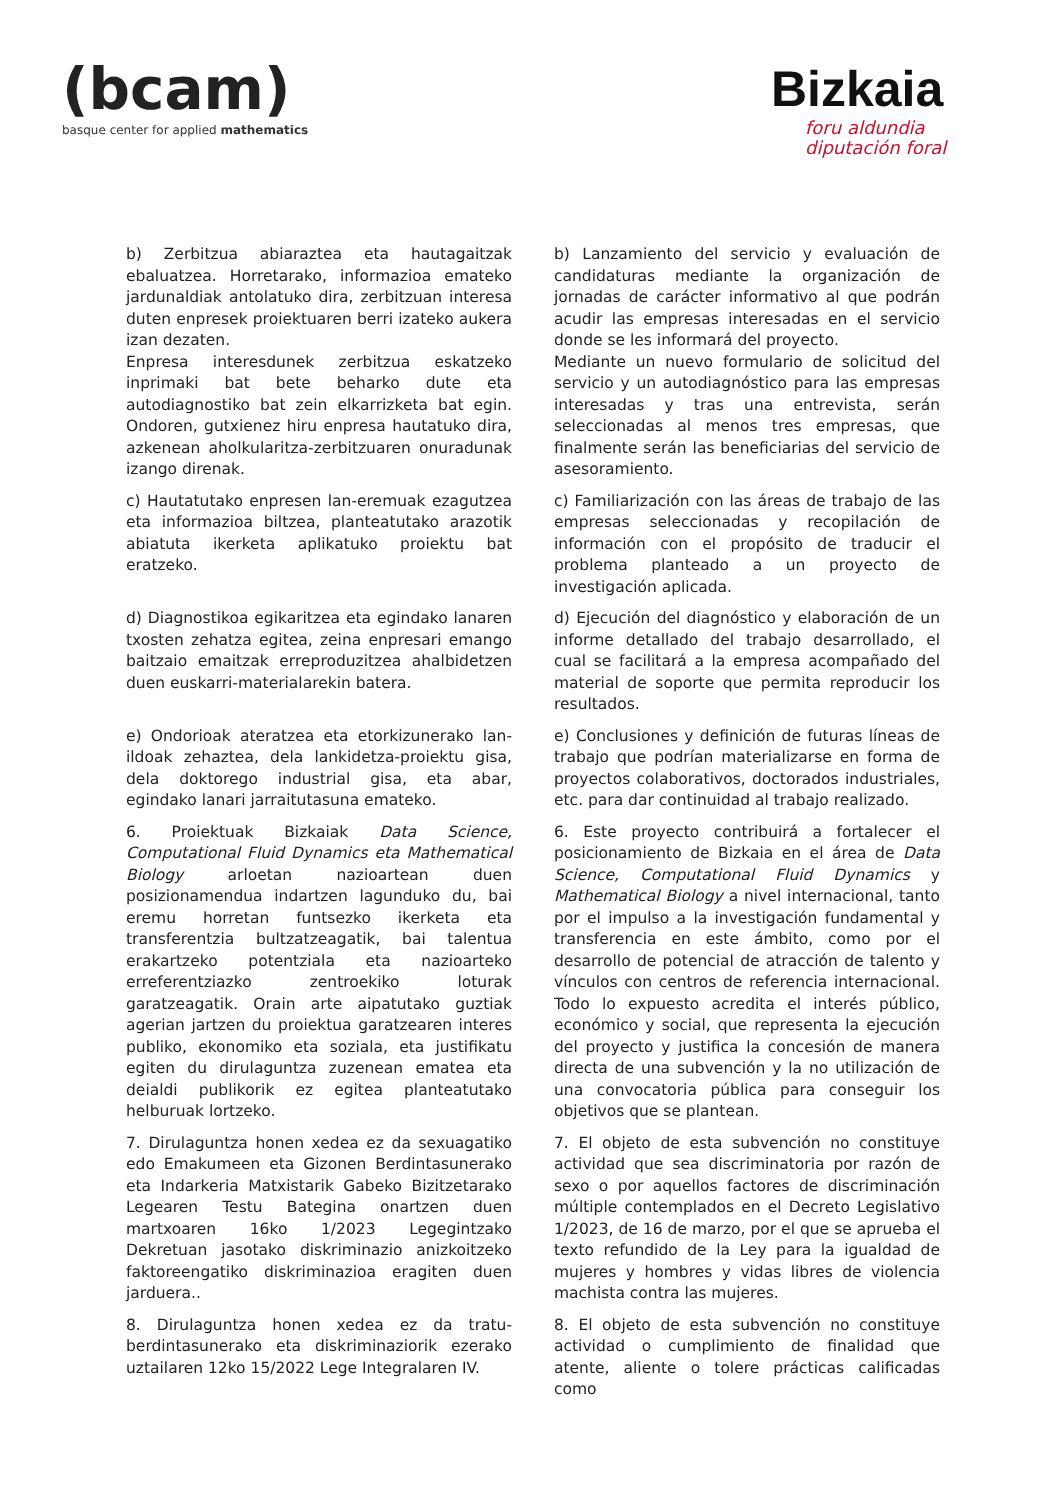(bcam)
basque center for applied mathematics
Bizkaia
foru aldundia
diputación foral
| b) Zerbitzua abiaraztea eta hautagaitzak ebaluatzea. Horretarako, informazioa emateko jardunaldiak antolatuko dira, zerbitzuan interesa duten enpresek proiektuaren berri izateko aukera izan dezaten. Enpresa interesdunek zerbitzua eskatzeko inprimaki bat bete beharko dute eta autodiagnostiko bat zein elkarrizketa bat egin. Ondoren, gutxienez hiru enpresa hautatuko dira, azkenean aholkularitza-zerbitzuaren onuradunak izango direnak. | b) Lanzamiento del servicio y evaluación de candidaturas mediante la organización de jornadas de carácter informativo al que podrán acudir las empresas interesadas en el servicio donde se les informará del proyecto. Mediante un nuevo formulario de solicitud del servicio y un autodiagnóstico para las empresas interesadas y tras una entrevista, serán seleccionadas al menos tres empresas, que finalmente serán las beneficiarias del servicio de asesoramiento. |
| c) Hautatutako enpresen lan-eremuak ezagutzea eta informazioa biltzea, planteatutako arazotik abiatuta ikerketa aplikatuko proiektu bat eratzeko. | c) Familiarización con las áreas de trabajo de las empresas seleccionadas y recopilación de información con el propósito de traducir el problema planteado a un proyecto de investigación aplicada. |
| d) Diagnostikoa egikaritzea eta egindako lanaren txosten zehatza egitea, zeina enpresari emango baitzaio emaitzak erreproduzitzea ahalbidetzen duen euskarri-materialarekin batera. | d) Ejecución del diagnóstico y elaboración de un informe detallado del trabajo desarrollado, el cual se facilitará a la empresa acompañado del material de soporte que permita reproducir los resultados. |
| e) Ondorioak ateratzea eta etorkizunerako lan-ildoak zehaztea, dela lankidetza-proiektu gisa, dela doktorego industrial gisa, eta abar, egindako lanari jarraitutasuna emateko. | e) Conclusiones y definición de futuras líneas de trabajo que podrían materializarse en forma de proyectos colaborativos, doctorados industriales, etc. para dar continuidad al trabajo realizado. |
| 6. Proiektuak Bizkaiak Data Science, Computational Fluid Dynamics eta Mathematical Biology arloetan nazioartean duen posizionamendua indartzen lagunduko du, bai eremu horretan funtsezko ikerketa eta transferentzia bultzatzeagatik, bai talentua erakartzeko potentziala eta nazioarteko erreferentziazko zentroekiko loturak garatzeagatik. Orain arte aipatutako guztiak agerian jartzen du proiektua garatzearen interes publiko, ekonomiko eta soziala, eta justifikatu egiten du dirulaguntza zuzenean ematea eta deialdi publikorik ez egitea planteatutako helburuak lortzeko. | 6. Este proyecto contribuirá a fortalecer el posicionamiento de Bizkaia en el área de Data Science, Computational Fluid Dynamics y Mathematical Biology a nivel internacional, tanto por el impulso a la investigación fundamental y transferencia en este ámbito, como por el desarrollo de potencial de atracción de talento y vínculos con centros de referencia internacional. Todo lo expuesto acredita el interés público, económico y social, que representa la ejecución del proyecto y justifica la concesión de manera directa de una subvención y la no utilización de una convocatoria pública para conseguir los objetivos que se plantean. |
| 7. Dirulaguntza honen xedea ez da sexuagatiko edo Emakumeen eta Gizonen Berdintasunerako eta Indarkeria Matxistarik Gabeko Bizitzetarako Legearen Testu Bategina onartzen duen martxoaren 16ko 1/2023 Legegintzako Dekretuan jasotako diskriminazio anizkoitzeko faktoreengatiko diskriminazioa eragiten duen jarduera.. | 7. El objeto de esta subvención no constituye actividad que sea discriminatoria por razón de sexo o por aquellos factores de discriminación múltiple contemplados en el Decreto Legislativo 1/2023, de 16 de marzo, por el que se aprueba el texto refundido de la Ley para la igualdad de mujeres y hombres y vidas libres de violencia machista contra las mujeres. |
| 8. Dirulaguntza honen xedea ez da tratu-berdintasunerako eta diskriminaziorik ezerako uztailaren 12ko 15/2022 Lege Integralaren IV. | 8. El objeto de esta subvención no constituye actividad o cumplimiento de finalidad que atente, aliente o tolere prácticas calificadas como |